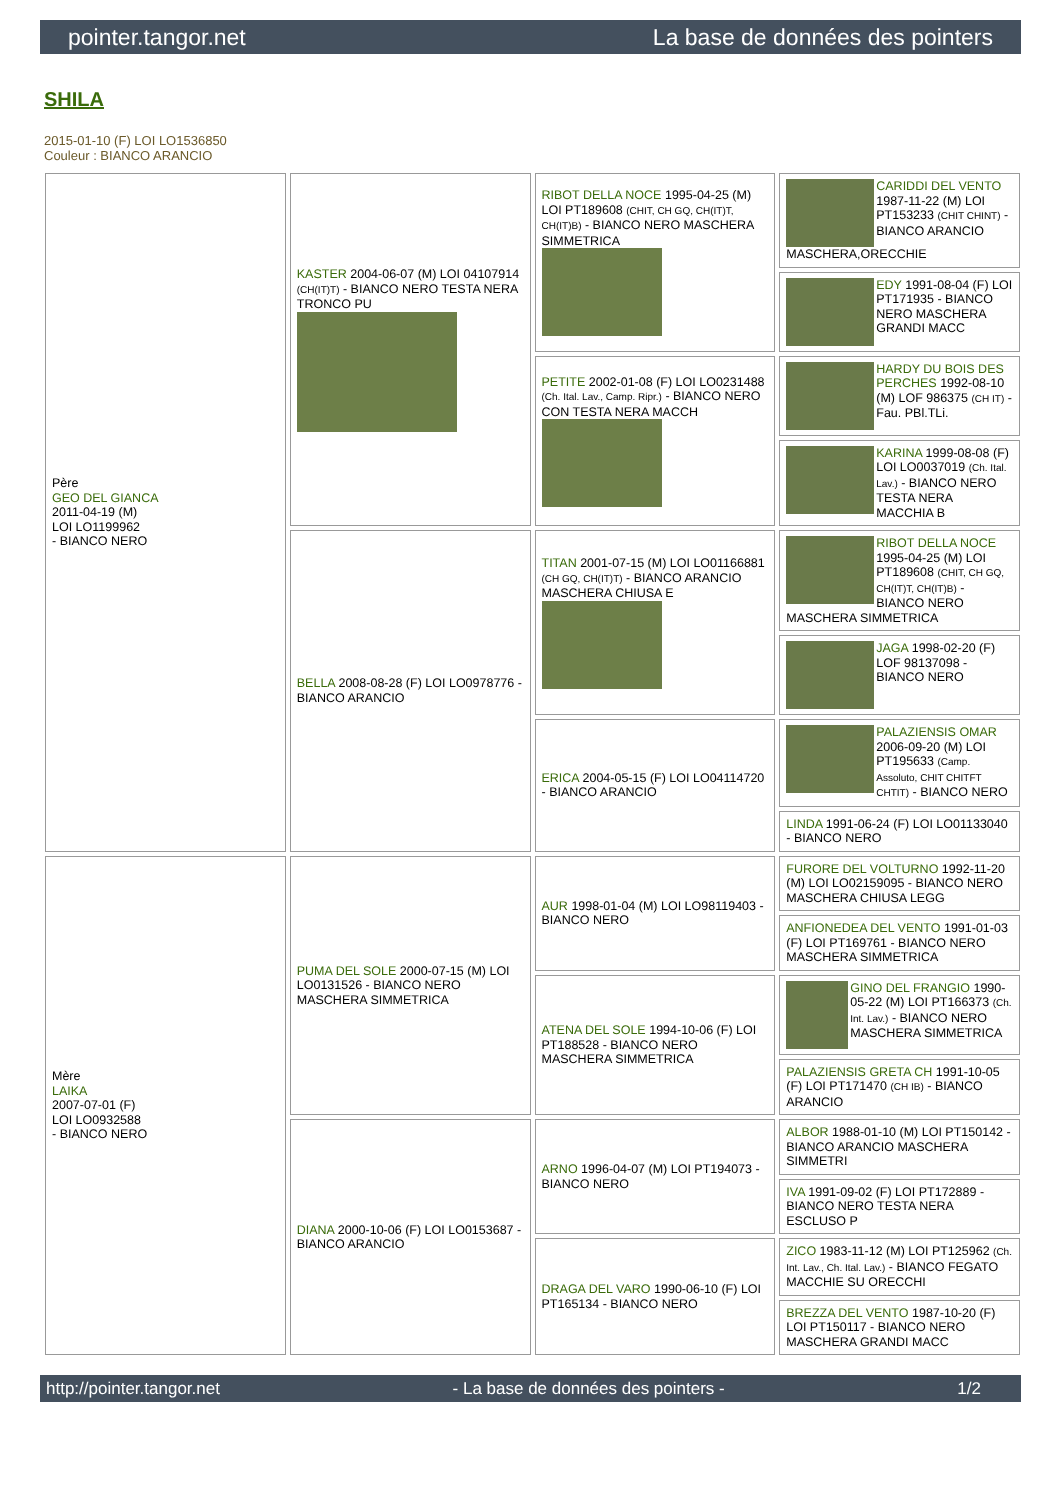pointer.tangor.net La base de données des pointers
SHILA
2015-01-10 (F) LOI LO1536850
Couleur : BIANCO ARANCIO
| Père GEO DEL GIANCA 2011-04-19 (M) LOI LO1199962 - BIANCO NERO | KASTER 2004-06-07 (M) LOI 04107914 (CH(IT)T) - BIANCO NERO TESTA NERA TRONCO PU | RIBOT DELLA NOCE 1995-04-25 (M) LOI PT189608 (CHIT, CH GQ, CH(IT)T, CH(IT)B) - BIANCO NERO MASCHERA SIMMETRICA | CARIDDI DEL VENTO 1987-11-22 (M) LOI PT153233 (CHIT CHINT) - BIANCO ARANCIO MASCHERA,ORECCHIE |
| | | | EDY 1991-08-04 (F) LOI PT171935 - BIANCO NERO MASCHERA GRANDI MACC |
| | | PETITE 2002-01-08 (F) LOI LO0231488 (Ch. Ital. Lav., Camp. Ripr.) - BIANCO NERO CON TESTA NERA MACCH | HARDY DU BOIS DES PERCHES 1992-08-10 (M) LOF 986375 (CH IT) - Fau. PBl.TLi. |
| | | | KARINA 1999-08-08 (F) LOI LO0037019 (Ch. Ital. Lav.) - BIANCO NERO TESTA NERA MACCHIA B |
| | BELLA 2008-08-28 (F) LOI LO0978776 - BIANCO ARANCIO | TITAN 2001-07-15 (M) LOI LO01166881 (CH GQ, CH(IT)T) - BIANCO ARANCIO MASCHERA CHIUSA E | RIBOT DELLA NOCE 1995-04-25 (M) LOI PT189608 (CHIT, CH GQ, CH(IT)T, CH(IT)B) - BIANCO NERO MASCHERA SIMMETRICA |
| | | | JAGA 1998-02-20 (F) LOF 98137098 - BIANCO NERO |
| | | ERICA 2004-05-15 (F) LOI LO04114720 - BIANCO ARANCIO | PALAZIENSIS OMAR 2006-09-20 (M) LOI PT195633 (Camp. Assoluto, CHIT CHITFT CHTIT) - BIANCO NERO |
| | | | LINDA 1991-06-24 (F) LOI LO01133040 - BIANCO NERO |
| Mère LAIKA 2007-07-01 (F) LOI LO0932588 - BIANCO NERO | PUMA DEL SOLE 2000-07-15 (M) LOI LO0131526 - BIANCO NERO MASCHERA SIMMETRICA | AUR 1998-01-04 (M) LOI LO98119403 - BIANCO NERO | FURORE DEL VOLTURNO 1992-11-20 (M) LOI LO02159095 - BIANCO NERO MASCHERA CHIUSA LEGG |
| | | | ANFIONEDEA DEL VENTO 1991-01-03 (F) LOI PT169761 - BIANCO NERO MASCHERA SIMMETRICA |
| | | ATENA DEL SOLE 1994-10-06 (F) LOI PT188528 - BIANCO NERO MASCHERA SIMMETRICA | GINO DEL FRANGIO 1990-05-22 (M) LOI PT166373 (Ch. Int. Lav.) - BIANCO NERO MASCHERA SIMMETRICA |
| | | | PALAZIENSIS GRETA CH 1991-10-05 (F) LOI PT171470 (CH IB) - BIANCO ARANCIO |
| | DIANA 2000-10-06 (F) LOI LO0153687 - BIANCO ARANCIO | ARNO 1996-04-07 (M) LOI PT194073 - BIANCO NERO | ALBOR 1988-01-10 (M) LOI PT150142 - BIANCO ARANCIO MASCHERA SIMMETRI |
| | | | IVA 1991-09-02 (F) LOI PT172889 - BIANCO NERO TESTA NERA ESCLUSO P |
| | | DRAGA DEL VARO 1990-06-10 (F) LOI PT165134 - BIANCO NERO | ZICO 1983-11-12 (M) LOI PT125962 (Ch. Int. Lav., Ch. Ital. Lav.) - BIANCO FEGATO MACCHIE SU ORECCHI |
| | | | BREZZA DEL VENTO 1987-10-20 (F) LOI PT150117 - BIANCO NERO MASCHERA GRANDI MACC |
http://pointer.tangor.net - La base de données des pointers - 1/2